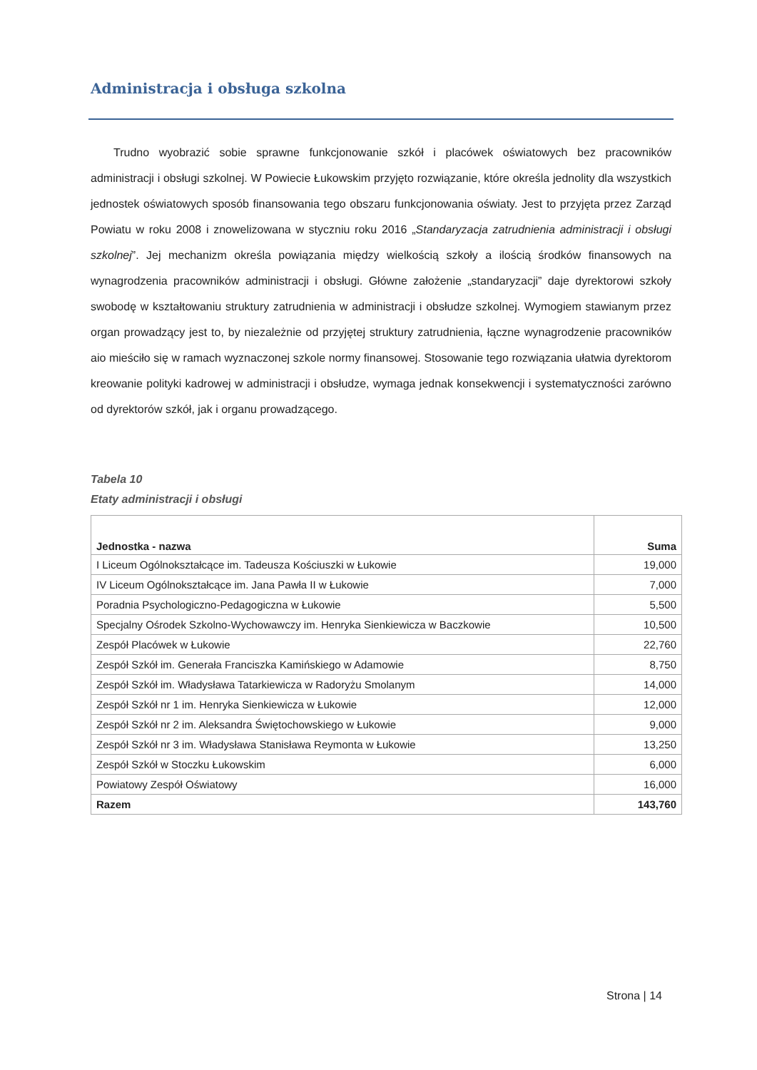Administracja i obsługa szkolna
Trudno wyobrazić sobie sprawne funkcjonowanie szkół i placówek oświatowych bez pracowników administracji i obsługi szkolnej. W Powiecie Łukowskim przyjęto rozwiązanie, które określa jednolity dla wszystkich jednostek oświatowych sposób finansowania tego obszaru funkcjonowania oświaty. Jest to przyjęta przez Zarząd Powiatu w roku 2008 i znowelizowana w styczniu roku 2016 „Standaryzacja zatrudnienia administracji i obsługi szkolnej”. Jej mechanizm określa powiązania między wielkością szkoły a ilością środków finansowych na wynagrodzenia pracowników administracji i obsługi. Główne założenie „standaryzacji” daje dyrektorowi szkoły swobodę w kształtowaniu struktury zatrudnienia w administracji i obsłudze szkolnej. Wymogiem stawianym przez organ prowadzący jest to, by niezależnie od przyjętej struktury zatrudnienia, łączne wynagrodzenie pracowników aio mieściło się w ramach wyznaczonej szkole normy finansowej. Stosowanie tego rozwiązania ułatwia dyrektorom kreowanie polityki kadrowej w administracji i obsłudze, wymaga jednak konsekwencji i systematyczności zarówno od dyrektorów szkół, jak i organu prowadzącego.
Tabela 10
Etaty administracji i obsługi
| Jednostka - nazwa | Suma |
| --- | --- |
| I Liceum Ogólnokształcące im. Tadeusza Kościuszki w Łukowie | 19,000 |
| IV Liceum Ogólnokształcące im. Jana Pawła II w Łukowie | 7,000 |
| Poradnia Psychologiczno-Pedagogiczna w Łukowie | 5,500 |
| Specjalny Ośrodek Szkolno-Wychowawczy im. Henryka Sienkiewicza w Baczkowie | 10,500 |
| Zespół Placówek w Łukowie | 22,760 |
| Zespół Szkół im. Generała Franciszka Kamińskiego w Adamowie | 8,750 |
| Zespół Szkół im. Władysława Tatarkiewicza w Radoryżu Smolanym | 14,000 |
| Zespół Szkół nr 1 im. Henryka Sienkiewicza w Łukowie | 12,000 |
| Zespół Szkół nr 2 im. Aleksandra Świętochowskiego w Łukowie | 9,000 |
| Zespół Szkół nr 3 im. Władysława Stanisława Reymonta w Łukowie | 13,250 |
| Zespół Szkół w Stoczku Łukowskim | 6,000 |
| Powiatowy Zespół Oświatowy | 16,000 |
| Razem | 143,760 |
Strona | 14